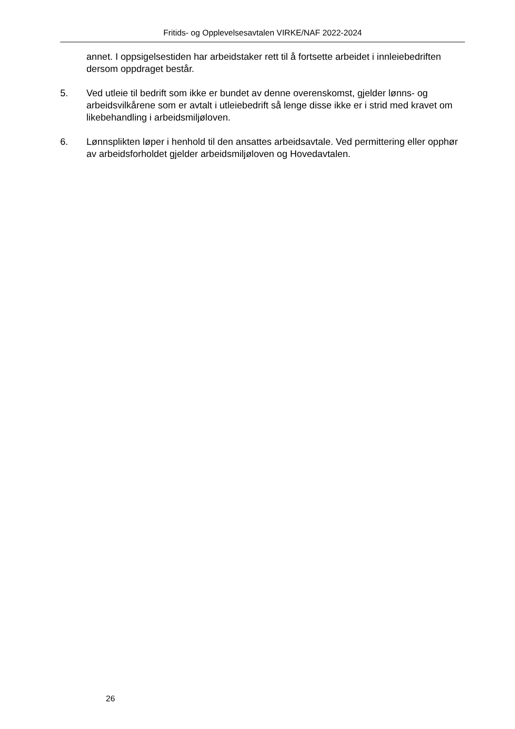Fritids- og Opplevelsesavtalen VIRKE/NAF 2022-2024
annet. I oppsigelsestiden har arbeidstaker rett til å fortsette arbeidet i innleiebedriften dersom oppdraget består.
5. Ved utleie til bedrift som ikke er bundet av denne overenskomst, gjelder lønns- og arbeidsvilkårene som er avtalt i utleiebedrift så lenge disse ikke er i strid med kravet om likebehandling i arbeidsmiljøloven.
6. Lønnsplikten løper i henhold til den ansattes arbeidsavtale. Ved permittering eller opphør av arbeidsforholdet gjelder arbeidsmiljøloven og Hovedavtalen.
26